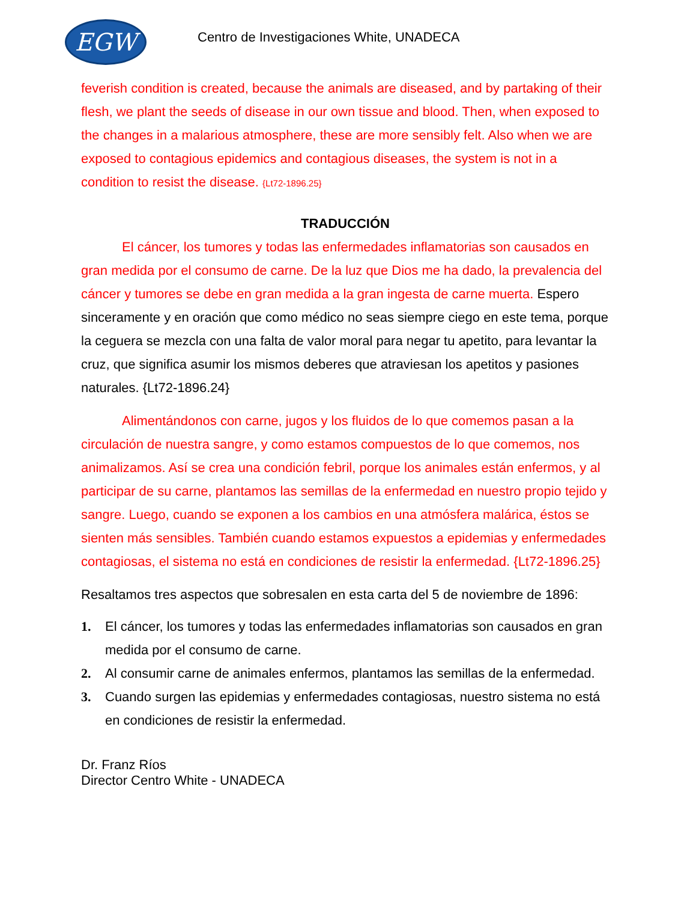EGW
Centro de Investigaciones White, UNADECA
feverish condition is created, because the animals are diseased, and by partaking of their flesh, we plant the seeds of disease in our own tissue and blood. Then, when exposed to the changes in a malarious atmosphere, these are more sensibly felt. Also when we are exposed to contagious epidemics and contagious diseases, the system is not in a condition to resist the disease. {Lt72-1896.25}
TRADUCCIÓN
El cáncer, los tumores y todas las enfermedades inflamatorias son causados en gran medida por el consumo de carne. De la luz que Dios me ha dado, la prevalencia del cáncer y tumores se debe en gran medida a la gran ingesta de carne muerta. Espero sinceramente y en oración que como médico no seas siempre ciego en este tema, porque la ceguera se mezcla con una falta de valor moral para negar tu apetito, para levantar la cruz, que significa asumir los mismos deberes que atraviesan los apetitos y pasiones naturales. {Lt72-1896.24}
Alimentándonos con carne, jugos y los fluidos de lo que comemos pasan a la circulación de nuestra sangre, y como estamos compuestos de lo que comemos, nos animalizamos. Así se crea una condición febril, porque los animales están enfermos, y al participar de su carne, plantamos las semillas de la enfermedad en nuestro propio tejido y sangre. Luego, cuando se exponen a los cambios en una atmósfera malárica, éstos se sienten más sensibles. También cuando estamos expuestos a epidemias y enfermedades contagiosas, el sistema no está en condiciones de resistir la enfermedad. {Lt72-1896.25}
Resaltamos tres aspectos que sobresalen en esta carta del 5 de noviembre de 1896:
1. El cáncer, los tumores y todas las enfermedades inflamatorias son causados en gran medida por el consumo de carne.
2. Al consumir carne de animales enfermos, plantamos las semillas de la enfermedad.
3. Cuando surgen las epidemias y enfermedades contagiosas, nuestro sistema no está en condiciones de resistir la enfermedad.
Dr. Franz Ríos
Director Centro White - UNADECA